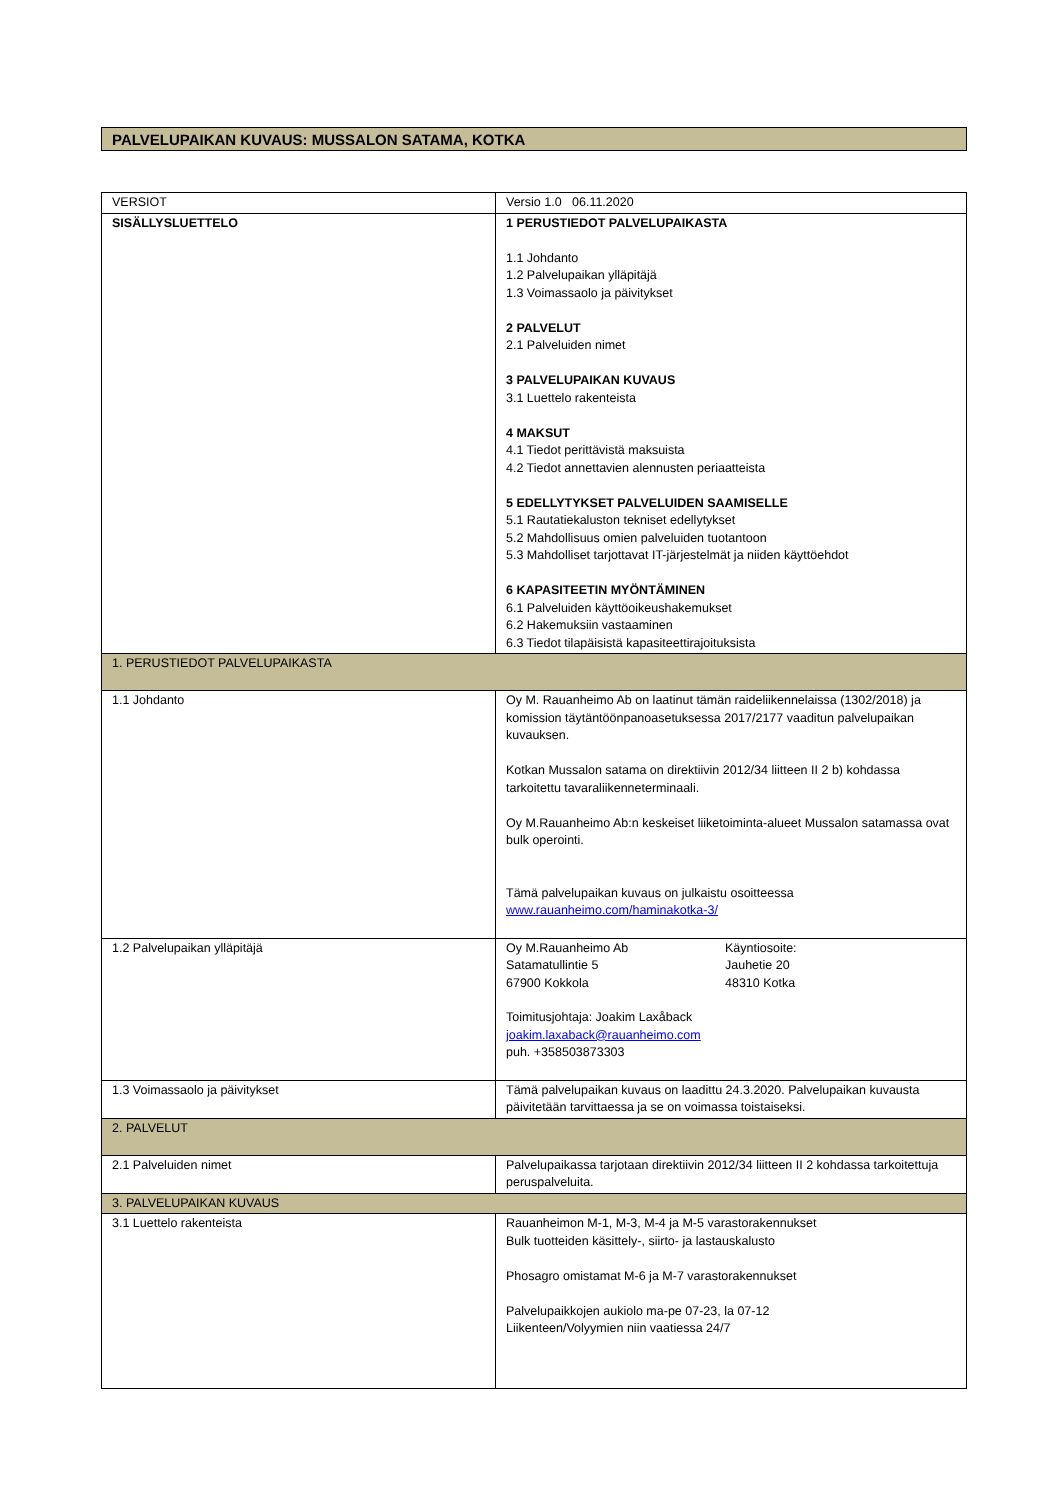PALVELUPAIKAN KUVAUS: MUSSALON SATAMA, KOTKA
| VERSIOT | Versio 1.0 06.11.2020 |
| SISÄLLYSLUETTELO | 1 PERUSTIEDOT PALVELUPAIKASTA 1.1 Johdanto 1.2 Palvelupaikan ylläpitäjä 1.3 Voimassaolo ja päivitykset 2 PALVELUT 2.1 Palveluiden nimet 3 PALVELUPAIKAN KUVAUS 3.1 Luettelo rakenteista 4 MAKSUT 4.1 Tiedot perittävistä maksuista 4.2 Tiedot annettavien alennusten periaatteista 5 EDELLYTYKSET PALVELUIDEN SAAMISELLE 5.1 Rautatiekaluston tekniset edellytykset 5.2 Mahdollisuus omien palveluiden tuotantoon 5.3 Mahdolliset tarjottavat IT-järjestelmät ja niiden käyttöehdot 6 KAPASITEETIN MYÖNTÄMINEN 6.1 Palveluiden käyttöoikeushakemukset 6.2 Hakemuksiin vastaaminen 6.3 Tiedot tilapäisistä kapasiteettirajoituksista |
| 1. PERUSTIEDOT PALVELUPAIKASTA | |
| 1.1 Johdanto | Oy M. Rauanheimo Ab on laatinut tämän raideliikennelaissa (1302/2018) ja komission täytäntöönpanoasetuksessa 2017/2177 vaaditun palvelupaikan kuvauksen. Kotkan Mussalon satama on direktiivin 2012/34 liitteen II 2 b) kohdassa tarkoitettu tavaraliikenneterminaali. Oy M.Rauanheimo Ab:n keskeiset liiketoiminta-alueet Mussalon satamassa ovat bulk operointi. Tämä palvelupaikan kuvaus on julkaistu osoitteessa www.rauanheimo.com/haminakotka-3/ |
| 1.2 Palvelupaikan ylläpitäjä | Oy M.Rauanheimo Ab Satamatullintie 5 67900 Kokkola Käyntiosoite: Jauhetie 20 48310 Kotka Toimitusjohtaja: Joakim Laxåback joakim.laxaback@rauanheimo.com puh. +358503873303 |
| 1.3 Voimassaolo ja päivitykset | Tämä palvelupaikan kuvaus on laadittu 24.3.2020. Palvelupaikan kuvausta päivitetään tarvittaessa ja se on voimassa toistaiseksi. |
| 2. PALVELUT | |
| 2.1 Palveluiden nimet | Palvelupaikassa tarjotaan direktiivin 2012/34 liitteen II 2 kohdassa tarkoitettuja peruspalveluita. |
| 3. PALVELUPAIKAN KUVAUS | |
| 3.1 Luettelo rakenteista | Rauanheimon M-1, M-3, M-4 ja M-5 varastorakennukset Bulk tuotteiden käsittely-, siirto- ja lastauskalusto Phosagro omistamat M-6 ja M-7 varastorakennukset Palvelupaikkojen aukiolo ma-pe 07-23, la 07-12 Liikenteen/Volyymien niin vaatiessa 24/7 |